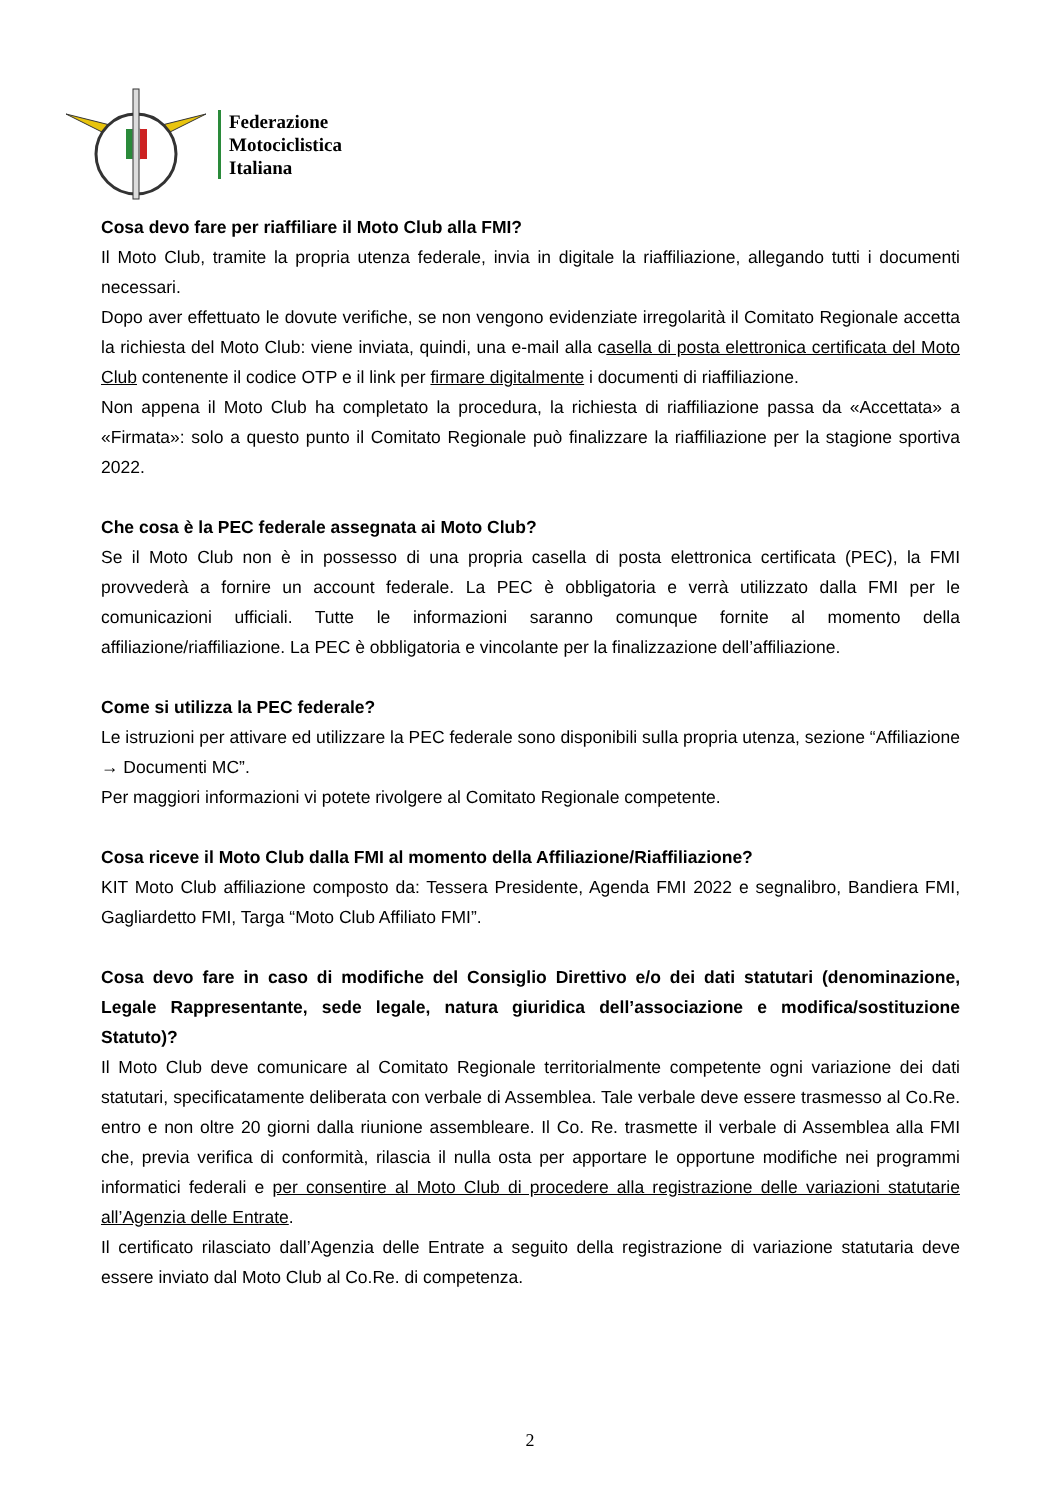Federazione
Motociclistica
Italiana
Cosa devo fare per riaffiliare il Moto Club alla FMI?
Il Moto Club, tramite la propria utenza federale, invia in digitale la riaffiliazione, allegando tutti i documenti necessari.
Dopo aver effettuato le dovute verifiche, se non vengono evidenziate irregolarità il Comitato Regionale accetta la richiesta del Moto Club: viene inviata, quindi, una e-mail alla casella di posta elettronica certificata del Moto Club contenente il codice OTP e il link per firmare digitalmente i documenti di riaffiliazione.
Non appena il Moto Club ha completato la procedura, la richiesta di riaffiliazione passa da «Accettata» a «Firmata»: solo a questo punto il Comitato Regionale può finalizzare la riaffiliazione per la stagione sportiva 2022.
Che cosa è la PEC federale assegnata ai Moto Club?
Se il Moto Club non è in possesso di una propria casella di posta elettronica certificata (PEC), la FMI provvederà a fornire un account federale. La PEC è obbligatoria e verrà utilizzato dalla FMI per le comunicazioni ufficiali. Tutte le informazioni saranno comunque fornite al momento della affiliazione/riaffiliazione. La PEC è obbligatoria e vincolante per la finalizzazione dell’affiliazione.
Come si utilizza la PEC federale?
Le istruzioni per attivare ed utilizzare la PEC federale sono disponibili sulla propria utenza, sezione “Affiliazione → Documenti MC”.
Per maggiori informazioni vi potete rivolgere al Comitato Regionale competente.
Cosa riceve il Moto Club dalla FMI al momento della Affiliazione/Riaffiliazione?
KIT Moto Club affiliazione composto da: Tessera Presidente, Agenda FMI 2022 e segnalibro, Bandiera FMI, Gagliardetto FMI, Targa “Moto Club Affiliato FMI”.
Cosa devo fare in caso di modifiche del Consiglio Direttivo e/o dei dati statutari (denominazione, Legale Rappresentante, sede legale, natura giuridica dell’associazione e modifica/sostituzione Statuto)?
Il Moto Club deve comunicare al Comitato Regionale territorialmente competente ogni variazione dei dati statutari, specificatamente deliberata con verbale di Assemblea. Tale verbale deve essere trasmesso al Co.Re. entro e non oltre 20 giorni dalla riunione assembleare. Il Co. Re. trasmette il verbale di Assemblea alla FMI che, previa verifica di conformità, rilascia il nulla osta per apportare le opportune modifiche nei programmi informatici federali e per consentire al Moto Club di procedere alla registrazione delle variazioni statutarie all’Agenzia delle Entrate.
Il certificato rilasciato dall’Agenzia delle Entrate a seguito della registrazione di variazione statutaria deve essere inviato dal Moto Club al Co.Re. di competenza.
2